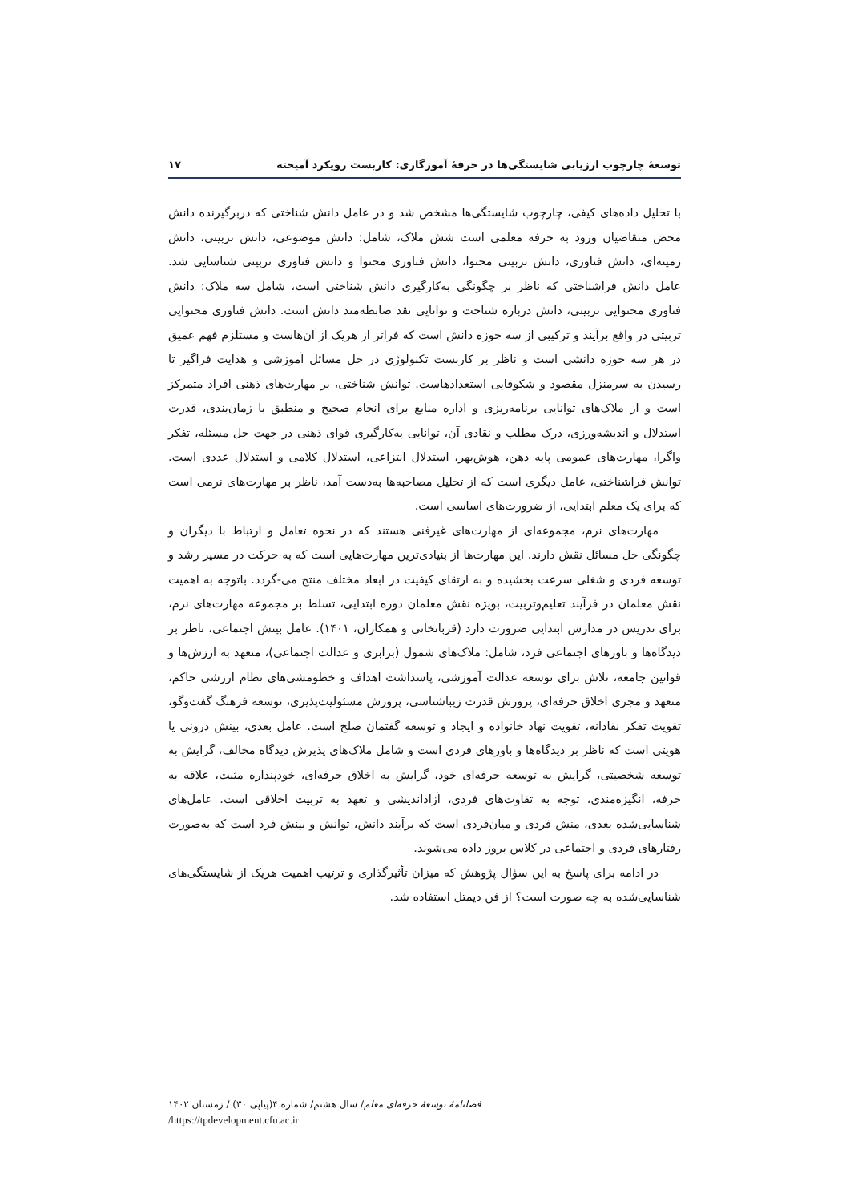توسعۀ چارچوب ارزیابی شایستگی‌ها در حرفۀ آموزگاری: کاربست رویکرد آمیخته ۱۷
با تحلیل داده‌های کیفی، چارچوب شایستگی‌ها مشخص شد و در عامل دانش شناختی که دربرگیرنده دانش محض متقاضیان ورود به حرفه معلمی است شش ملاک، شامل: دانش موضوعی، دانش تربیتی، دانش زمینه‌ای، دانش فناوری، دانش تربیتی محتوا، دانش فناوری محتوا و دانش فناوری تربیتی شناسایی شد. عامل دانش فراشناختی که ناظر بر چگونگی به‌کارگیری دانش شناختی است، شامل سه ملاک: دانش فناوری محتوایی تربیتی، دانش درباره شناخت و توانایی نقد ضابطه‌مند دانش است. دانش فناوری محتوایی تربیتی در واقع برآیند و ترکیبی از سه حوزه دانش است که فراتر از هریک از آن‌هاست و مستلزم فهم عمیق در هر سه حوزه دانشی است و ناظر بر کاربست تکنولوژی در حل مسائل آموزشی و هدایت فراگیر تا رسیدن به سرمنزل مقصود و شکوفایی استعدادهاست. توانش شناختی، بر مهارت‌های ذهنی افراد متمرکز است و از ملاک‌های توانایی برنامه‌ریزی و اداره منابع برای انجام صحیح و منطبق با زمان‌بندی، قدرت استدلال و اندیشه‌ورزی، درک مطلب و نقادی آن، توانایی به‌کارگیری قوای ذهنی در جهت حل مسئله، تفکر واگرا، مهارت‌های عمومی پایه ذهن، هوش‌بهر، استدلال انتزاعی، استدلال کلامی و استدلال عددی است. توانش فراشناختی، عامل دیگری است که از تحلیل مصاحبه‌ها به‌دست آمد، ناظر بر مهارت‌های نرمی است که برای یک معلم ابتدایی، از ضرورت‌های اساسی است.
مهارت‌های نرم، مجموعه‌ای از مهارت‌های غیرفنی هستند که در نحوه تعامل و ارتباط با دیگران و چگونگی حل مسائل نقش دارند. این مهارت‌ها از بنیادی‌ترین مهارت‌هایی است که به حرکت در مسیر رشد و توسعه فردی و شغلی سرعت بخشیده و به ارتقای کیفیت در ابعاد مختلف منتج می-گردد. باتوجه به اهمیت نقش معلمان در فرآیند تعلیم‌وتربیت، بویژه نقش معلمان دوره ابتدایی، تسلط بر مجموعه مهارت‌های نرم، برای تدریس در مدارس ابتدایی ضرورت دارد (قربانخانی و همکاران، ۱۴۰۱). عامل بینش اجتماعی، ناظر بر دیدگاه‌ها و باورهای اجتماعی فرد، شامل: ملاک‌های شمول (برابری و عدالت اجتماعی)، متعهد به ارزش‌ها و قوانین جامعه، تلاش برای توسعه عدالت آموزشی، پاسداشت اهداف و خطومشی‌های نظام ارزشی حاکم، متعهد و مجری اخلاق حرفه‌ای، پرورش قدرت زیباشناسی، پرورش مسئولیت‌پذیری، توسعه فرهنگ گفت‌وگو، تقویت تفکر نقادانه، تقویت نهاد خانواده و ایجاد و توسعه گفتمان صلح است. عامل بعدی، بینش درونی یا هویتی است که ناظر بر دیدگاه‌ها و باورهای فردی است و شامل ملاک‌های پذیرش دیدگاه مخالف، گرایش به توسعه شخصیتی، گرایش به توسعه حرفه‌ای خود، گرایش به اخلاق حرفه‌ای، خودپنداره مثبت، علاقه به حرفه، انگیزه‌مندی، توجه به تفاوت‌های فردی، آزاداندیشی و تعهد به تربیت اخلاقی است. عامل‌های شناسایی‌شده بعدی، منش فردی و میان‌فردی است که برآیند دانش، توانش و بینش فرد است که به‌صورت رفتارهای فردی و اجتماعی در کلاس بروز داده می‌شوند.
در ادامه برای پاسخ به این سؤال پژوهش که میزان تأثیرگذاری و ترتیب اهمیت هریک از شایستگی‌های شناسایی‌شده به چه صورت است؟ از فن دیمتل استفاده شد.
فصلنامۀ توسعۀ حرفه‌ای معلم/ سال هشتم/ شماره ۴(پیاپی ۳۰) / زمستان ۱۴۰۲
/https://tpdevelopment.cfu.ac.ir